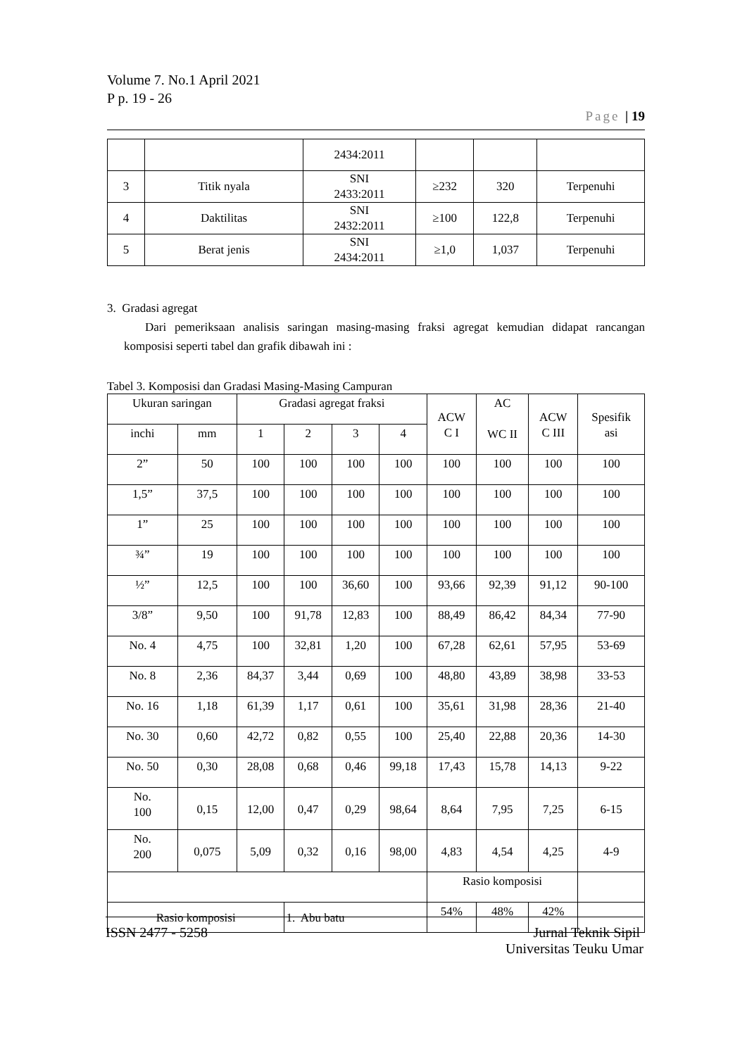Volume 7. No.1 April 2021
P p. 19 - 26
Page | 19
| | | 2434:2011 | | | |
| 3 | Titik nyala | SNI 2433:2011 | ≥232 | 320 | Terpenuhi |
| 4 | Daktilitas | SNI 2432:2011 | ≥100 | 122,8 | Terpenuhi |
| 5 | Berat jenis | SNI 2434:2011 | ≥1,0 | 1,037 | Terpenuhi |
3. Gradasi agregat
Dari pemeriksaan analisis saringan masing-masing fraksi agregat kemudian didapat rancangan komposisi seperti tabel dan grafik dibawah ini :
Tabel 3. Komposisi dan Gradasi Masing-Masing Campuran
| Ukuran saringan | | Gradasi agregat fraksi | | | | ACW C I | AC WC II | ACW C III | Spesifik asi |
| --- | --- | --- | --- | --- | --- | --- | --- | --- | --- |
| inchi | mm | 1 | 2 | 3 | 4 | | | | |
| 2” | 50 | 100 | 100 | 100 | 100 | 100 | 100 | 100 | 100 |
| 1,5” | 37,5 | 100 | 100 | 100 | 100 | 100 | 100 | 100 | 100 |
| 1” | 25 | 100 | 100 | 100 | 100 | 100 | 100 | 100 | 100 |
| ¾” | 19 | 100 | 100 | 100 | 100 | 100 | 100 | 100 | 100 |
| ½” | 12,5 | 100 | 100 | 36,60 | 100 | 93,66 | 92,39 | 91,12 | 90-100 |
| 3/8” | 9,50 | 100 | 91,78 | 12,83 | 100 | 88,49 | 86,42 | 84,34 | 77-90 |
| No. 4 | 4,75 | 100 | 32,81 | 1,20 | 100 | 67,28 | 62,61 | 57,95 | 53-69 |
| No. 8 | 2,36 | 84,37 | 3,44 | 0,69 | 100 | 48,80 | 43,89 | 38,98 | 33-53 |
| No. 16 | 1,18 | 61,39 | 1,17 | 0,61 | 100 | 35,61 | 31,98 | 28,36 | 21-40 |
| No. 30 | 0,60 | 42,72 | 0,82 | 0,55 | 100 | 25,40 | 22,88 | 20,36 | 14-30 |
| No. 50 | 0,30 | 28,08 | 0,68 | 0,46 | 99,18 | 17,43 | 15,78 | 14,13 | 9-22 |
| No. 100 | 0,15 | 12,00 | 0,47 | 0,29 | 98,64 | 8,64 | 7,95 | 7,25 | 6-15 |
| No. 200 | 0,075 | 5,09 | 0,32 | 0,16 | 98,00 | 4,83 | 4,54 | 4,25 | 4-9 |
| | | | | | | Rasio komposisi | | | |
| Rasio komposisi | | | 1. Abu batu | | | 54% | 48% | 42% | |
ISSN 2477 - 5258 Jurnal Teknik Sipil
Universitas Teuku Umar